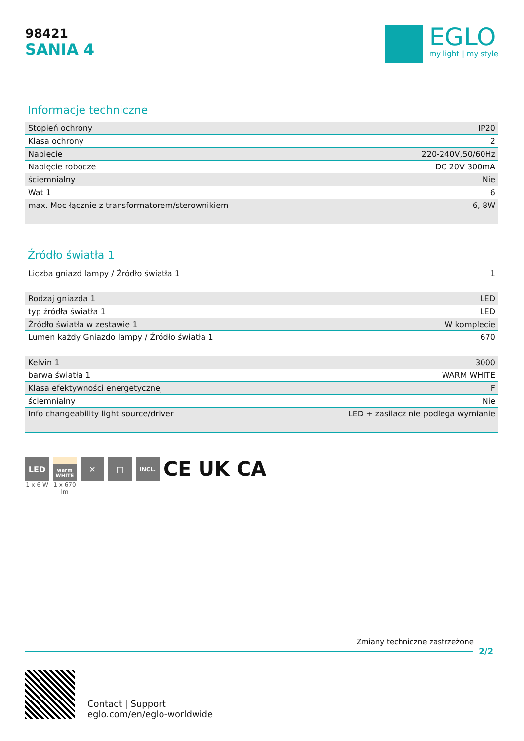98421
SANIA 4
EGLO
my light | my style
Informacje techniczne
| Stopień ochrony | IP20 |
| Klasa ochrony | 2 |
| Napięcie | 220-240V,50/60Hz |
| Napięcie robocze | DC 20V 300mA |
| ściemnialny | Nie |
| Wat 1 | 6 |
| max. Moc łącznie z transformatorem/sterownikiem | 6, 8W |
Źródło światła 1
| Liczba gniazd lampy / Źródło światła 1 | 1 |
| Rodzaj gniazda 1 | LED |
| typ źródła światła 1 | LED |
| Źródło światła w zestawie 1 | W komplecie |
| Lumen każdy Gniazdo lampy / Źródło światła 1 | 670 |
| Kelvin 1 | 3000 |
| barwa światła 1 | WARM WHITE |
| Klasa efektywności energetycznej | F |
| ściemnialny | Nie |
| Info changeability light source/driver | LED + zasilacz nie podlega wymianie |
LED
1 x 6 W
warm WHITE
1 x 670 lm
✕ □
INCL.
CE UK CA
Zmiany techniczne zastrzeżone
2/2
Contact | Support
eglo.com/en/eglo-worldwide